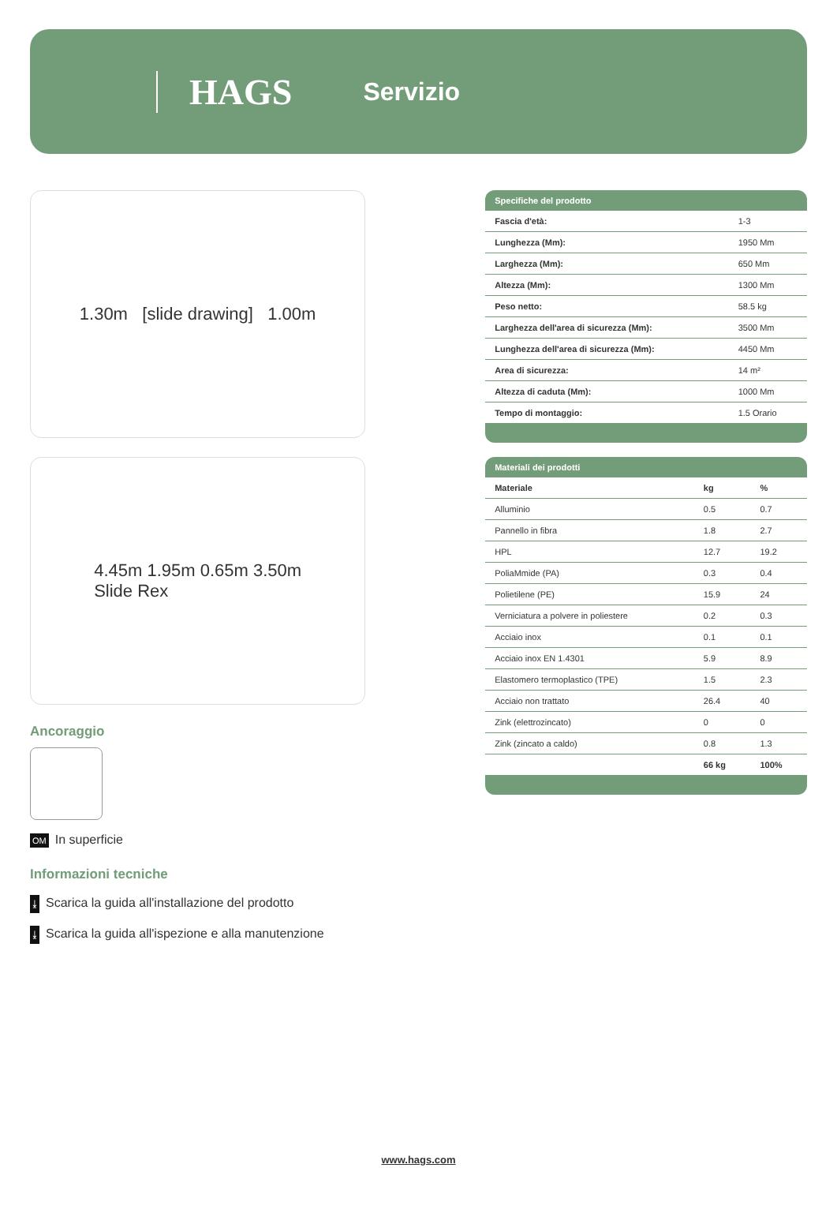HAGS Servizio
1.30m [slide drawing] 1.00m
4.45m 1.95m 0.65m 3.50m
Slide Rex
Ancoraggio
OM In superficie
Informazioni tecniche
⤓ Scarica la guida all'installazione del prodotto
⤓ Scarica la guida all'ispezione e alla manutenzione
| Specifiche del prodotto | |
| --- | --- |
| Fascia d'età: | 1-3 |
| Lunghezza (Mm): | 1950 Mm |
| Larghezza (Mm): | 650 Mm |
| Altezza (Mm): | 1300 Mm |
| Peso netto: | 58.5 kg |
| Larghezza dell'area di sicurezza (Mm): | 3500 Mm |
| Lunghezza dell'area di sicurezza (Mm): | 4450 Mm |
| Area di sicurezza: | 14 m² |
| Altezza di caduta (Mm): | 1000 Mm |
| Tempo di montaggio: | 1.5 Orario |
| Materiali dei prodotti | | |
| --- | --- | --- |
| Materiale | kg | % |
| Alluminio | 0.5 | 0.7 |
| Pannello in fibra | 1.8 | 2.7 |
| HPL | 12.7 | 19.2 |
| PoliaMmide (PA) | 0.3 | 0.4 |
| Polietilene (PE) | 15.9 | 24 |
| Verniciatura a polvere in poliestere | 0.2 | 0.3 |
| Acciaio inox | 0.1 | 0.1 |
| Acciaio inox EN 1.4301 | 5.9 | 8.9 |
| Elastomero termoplastico (TPE) | 1.5 | 2.3 |
| Acciaio non trattato | 26.4 | 40 |
| Zink (elettrozincato) | 0 | 0 |
| Zink (zincato a caldo) | 0.8 | 1.3 |
| | 66 kg | 100% |
www.hags.com